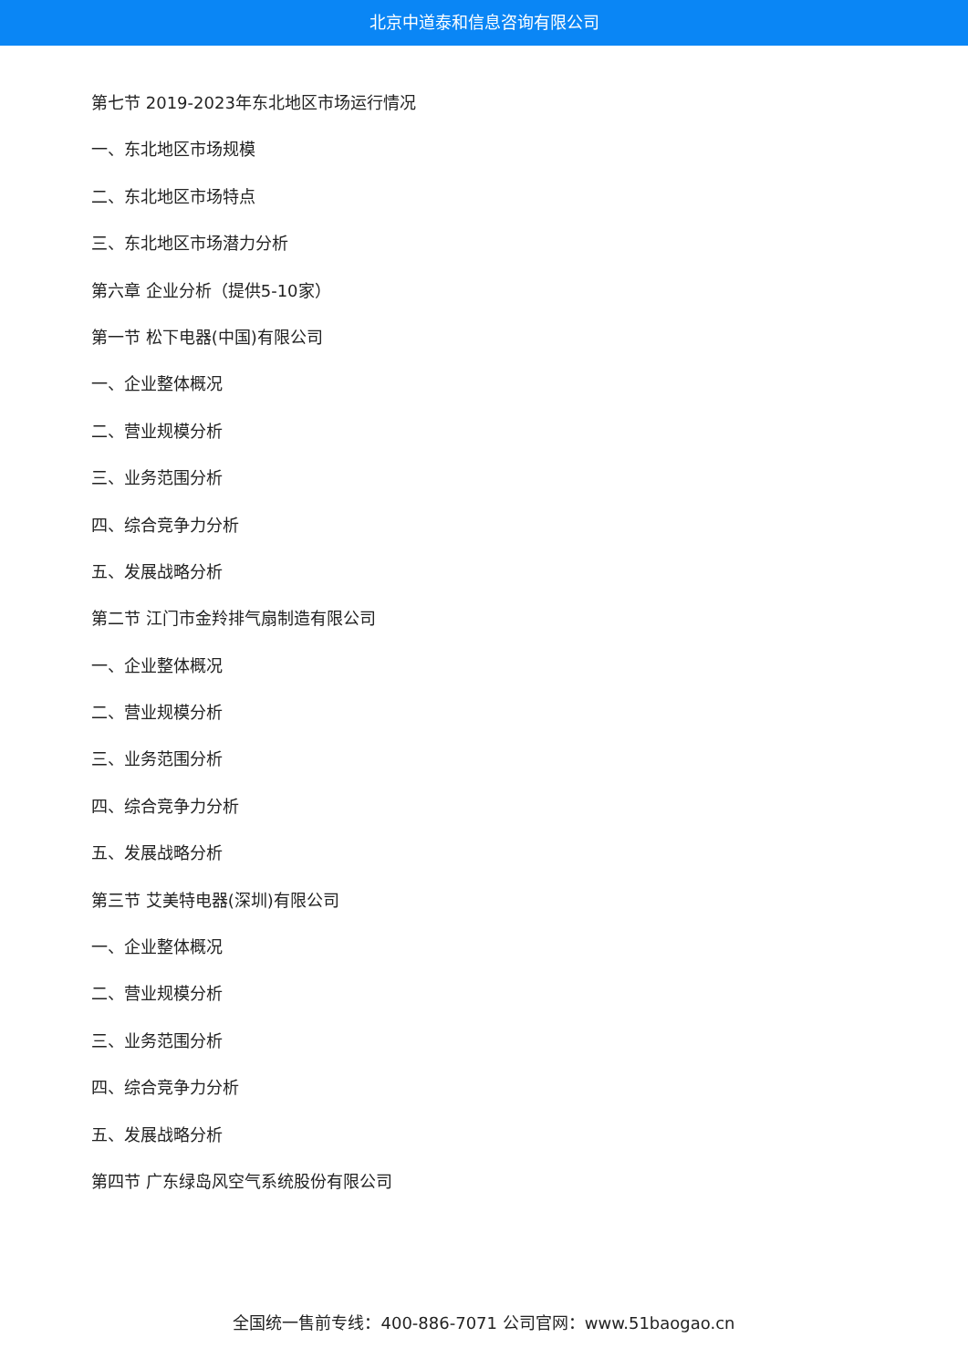北京中道泰和信息咨询有限公司
第七节 2019-2023年东北地区市场运行情况
一、东北地区市场规模
二、东北地区市场特点
三、东北地区市场潜力分析
第六章 企业分析（提供5-10家）
第一节 松下电器(中国)有限公司
一、企业整体概况
二、营业规模分析
三、业务范围分析
四、综合竞争力分析
五、发展战略分析
第二节 江门市金羚排气扇制造有限公司
一、企业整体概况
二、营业规模分析
三、业务范围分析
四、综合竞争力分析
五、发展战略分析
第三节 艾美特电器(深圳)有限公司
一、企业整体概况
二、营业规模分析
三、业务范围分析
四、综合竞争力分析
五、发展战略分析
第四节 广东绿岛风空气系统股份有限公司
全国统一售前专线：400-886-7071 公司官网：www.51baogao.cn